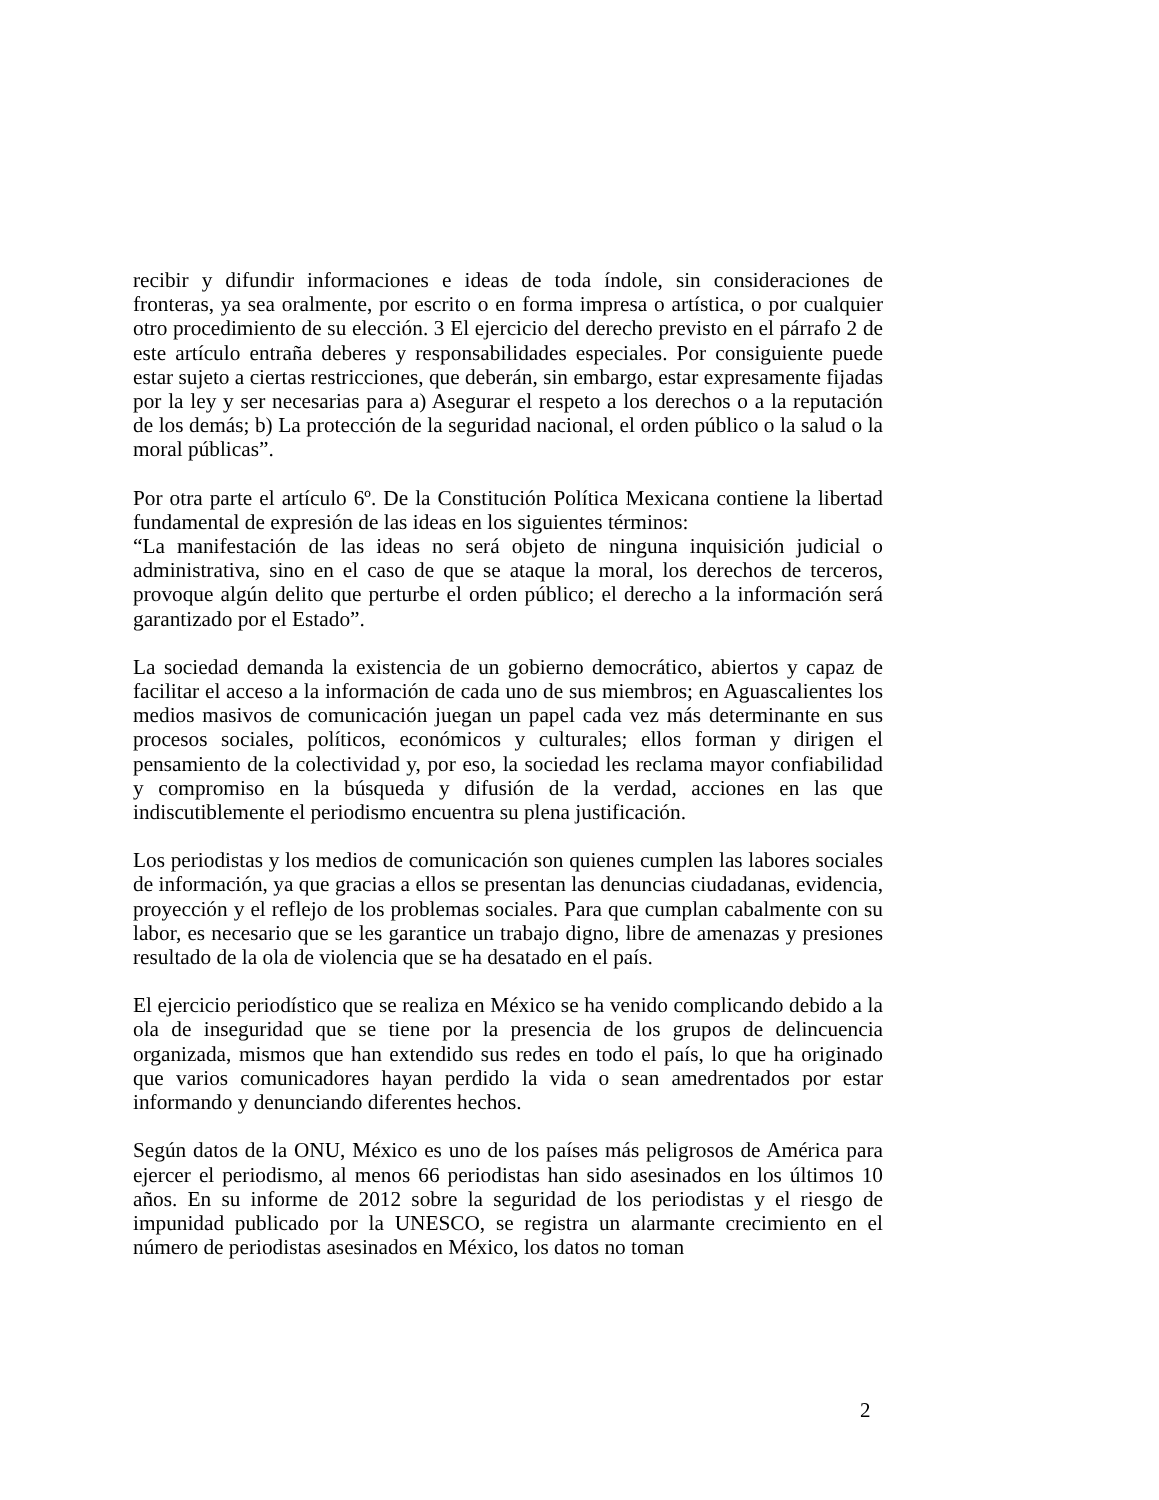recibir y difundir informaciones e ideas de toda índole, sin consideraciones de fronteras, ya sea oralmente, por escrito o en forma impresa o artística, o por cualquier otro procedimiento de su elección. 3 El ejercicio del derecho previsto en el párrafo 2 de este artículo entraña deberes y responsabilidades especiales. Por consiguiente puede estar sujeto a ciertas restricciones, que deberán, sin embargo, estar expresamente fijadas por la ley y ser necesarias para a) Asegurar el respeto a los derechos o a la reputación de los demás; b) La protección de la seguridad nacional, el orden público o la salud o la moral públicas”.
Por otra parte el artículo 6º. De la Constitución Política Mexicana contiene la libertad fundamental de expresión de las ideas en los siguientes términos:
“La manifestación de las ideas no será objeto de ninguna inquisición judicial o administrativa, sino en el caso de que se ataque la moral, los derechos de terceros, provoque algún delito que perturbe el orden público; el derecho a la información será garantizado por el Estado”.
La sociedad demanda la existencia de un gobierno democrático, abiertos y capaz de facilitar el acceso a la información de cada uno de sus miembros; en Aguascalientes los medios masivos de comunicación juegan un papel cada vez más determinante en sus procesos sociales, políticos, económicos y culturales; ellos forman y dirigen el pensamiento de la colectividad y, por eso, la sociedad les reclama mayor confiabilidad y compromiso en la búsqueda y difusión de la verdad, acciones en las que indiscutiblemente el periodismo encuentra su plena justificación.
Los periodistas y los medios de comunicación son quienes cumplen las labores sociales de información, ya que gracias a ellos se presentan las denuncias ciudadanas, evidencia, proyección y el reflejo de los problemas sociales. Para que cumplan cabalmente con su labor, es necesario que se les garantice un trabajo digno, libre de amenazas y presiones resultado de la ola de violencia que se ha desatado en el país.
El ejercicio periodístico que se realiza en México se ha venido complicando debido a la ola de inseguridad que se tiene por la presencia de los grupos de delincuencia organizada, mismos que han extendido sus redes en todo el país, lo que ha originado que varios comunicadores hayan perdido la vida o sean amedrentados por estar informando y denunciando diferentes hechos.
Según datos de la ONU, México es uno de los países más peligrosos de América para ejercer el periodismo, al menos 66 periodistas han sido asesinados en los últimos 10 años. En su informe de 2012 sobre la seguridad de los periodistas y el riesgo de impunidad publicado por la UNESCO, se registra un alarmante crecimiento en el número de periodistas asesinados en México, los datos no toman
2